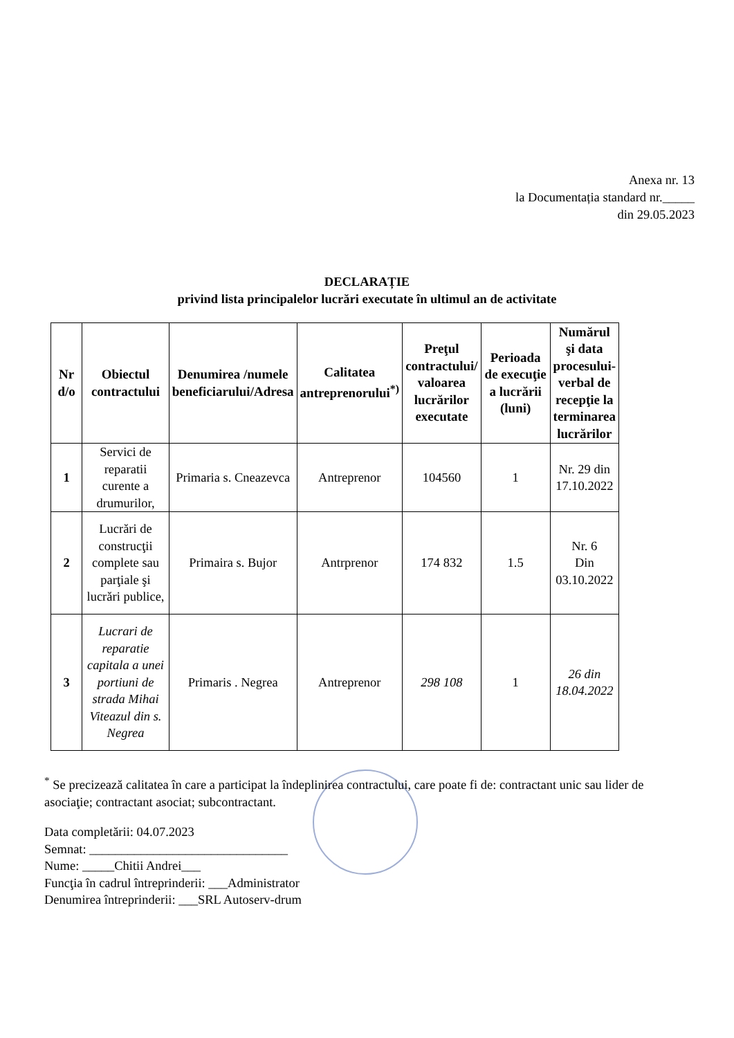Anexa nr. 13
la Documentația standard nr._____
din 29.05.2023
DECLARAȚIE
privind lista principalelor lucrări executate în ultimul an de activitate
| Nr d/o | Obiectul contractului | Denumirea /numele beneficiarului/Adresa | Calitatea antreprenorului<sup>*)</sup> | Preţul contractului/ valoarea lucrărilor executate | Perioada de execuţie a lucrării (luni) | Numărul şi data procesului-verbal de recepţie la terminarea lucrărilor |
| --- | --- | --- | --- | --- | --- | --- |
| 1 | Servici de reparatii curente a drumurilor, | Primaria s. Cneazevca | Antreprenor | 104560 | 1 | Nr. 29 din 17.10.2022 |
| 2 | Lucrări de construcţii complete sau parţiale şi lucrări publice, | Primaira s. Bujor | Antrprenor | 174 832 | 1.5 | Nr. 6 Din 03.10.2022 |
| 3 | Lucrari de reparatie capitala a unei portiuni de strada Mihai Viteazul din s. Negrea | Primaris . Negrea | Antreprenor | 298 108 | 1 | 26 din 18.04.2022 |
<sup>*</sup> Se precizează calitatea în care a participat la îndeplinirea contractului, care poate fi de: contractant unic sau lider de asociaţie; contractant asociat; subcontractant.
Data completării: 04.07.2023
Semnat: _______________________________
Nume: _____Chitii Andrei___
Funcţia în cadrul întreprinderii: ___Administrator
Denumirea întreprinderii: ___SRL Autoserv-drum